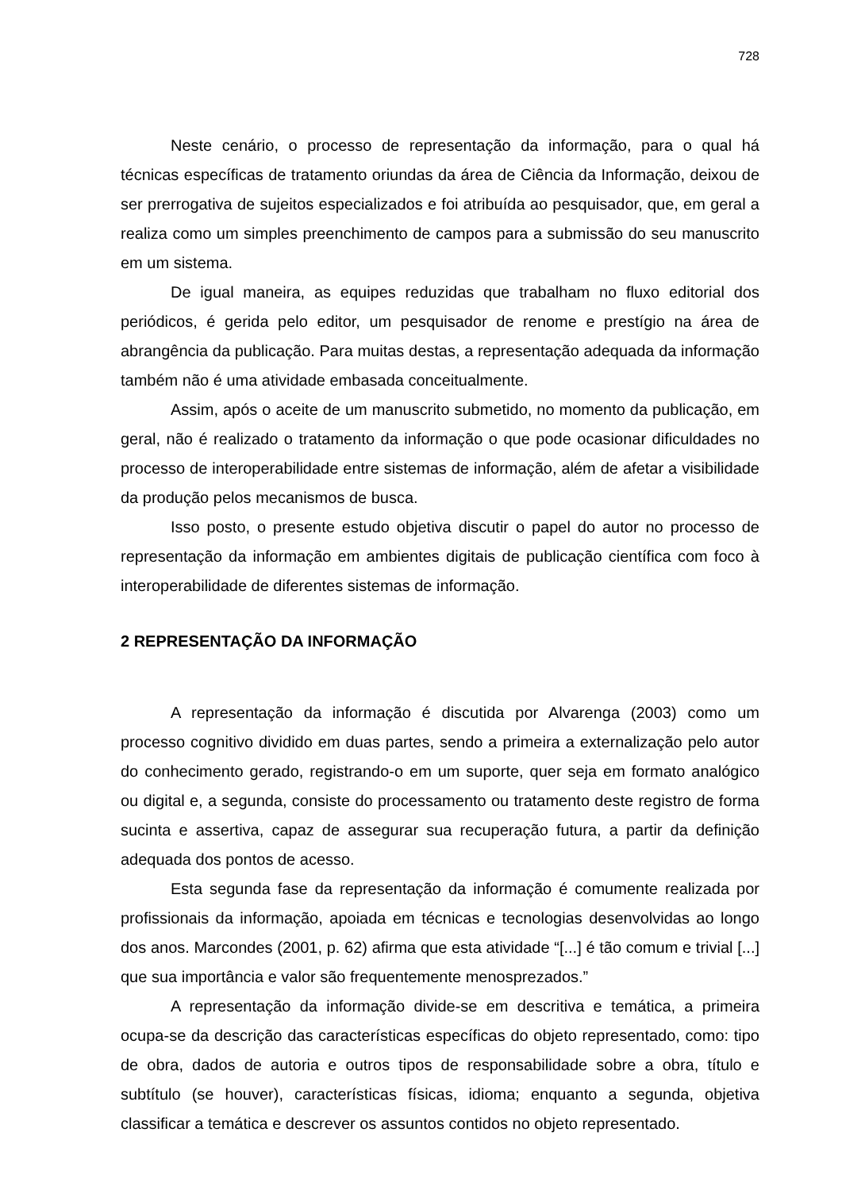728
Neste cenário, o processo de representação da informação, para o qual há técnicas específicas de tratamento oriundas da área de Ciência da Informação, deixou de ser prerrogativa de sujeitos especializados e foi atribuída ao pesquisador, que, em geral a realiza como um simples preenchimento de campos para a submissão do seu manuscrito em um sistema.
De igual maneira, as equipes reduzidas que trabalham no fluxo editorial dos periódicos, é gerida pelo editor, um pesquisador de renome e prestígio na área de abrangência da publicação. Para muitas destas, a representação adequada da informação também não é uma atividade embasada conceitualmente.
Assim, após o aceite de um manuscrito submetido, no momento da publicação, em geral, não é realizado o tratamento da informação o que pode ocasionar dificuldades no processo de interoperabilidade entre sistemas de informação, além de afetar a visibilidade da produção pelos mecanismos de busca.
Isso posto, o presente estudo objetiva discutir o papel do autor no processo de representação da informação em ambientes digitais de publicação científica com foco à interoperabilidade de diferentes sistemas de informação.
2 REPRESENTAÇÃO DA INFORMAÇÃO
A representação da informação é discutida por Alvarenga (2003) como um processo cognitivo dividido em duas partes, sendo a primeira a externalização pelo autor do conhecimento gerado, registrando-o em um suporte, quer seja em formato analógico ou digital e, a segunda, consiste do processamento ou tratamento deste registro de forma sucinta e assertiva, capaz de assegurar sua recuperação futura, a partir da definição adequada dos pontos de acesso.
Esta segunda fase da representação da informação é comumente realizada por profissionais da informação, apoiada em técnicas e tecnologias desenvolvidas ao longo dos anos. Marcondes (2001, p. 62) afirma que esta atividade “[...] é tão comum e trivial [...] que sua importância e valor são frequentemente menosprezados.”
A representação da informação divide-se em descritiva e temática, a primeira ocupa-se da descrição das características específicas do objeto representado, como: tipo de obra, dados de autoria e outros tipos de responsabilidade sobre a obra, título e subtítulo (se houver), características físicas, idioma; enquanto a segunda, objetiva classificar a temática e descrever os assuntos contidos no objeto representado.